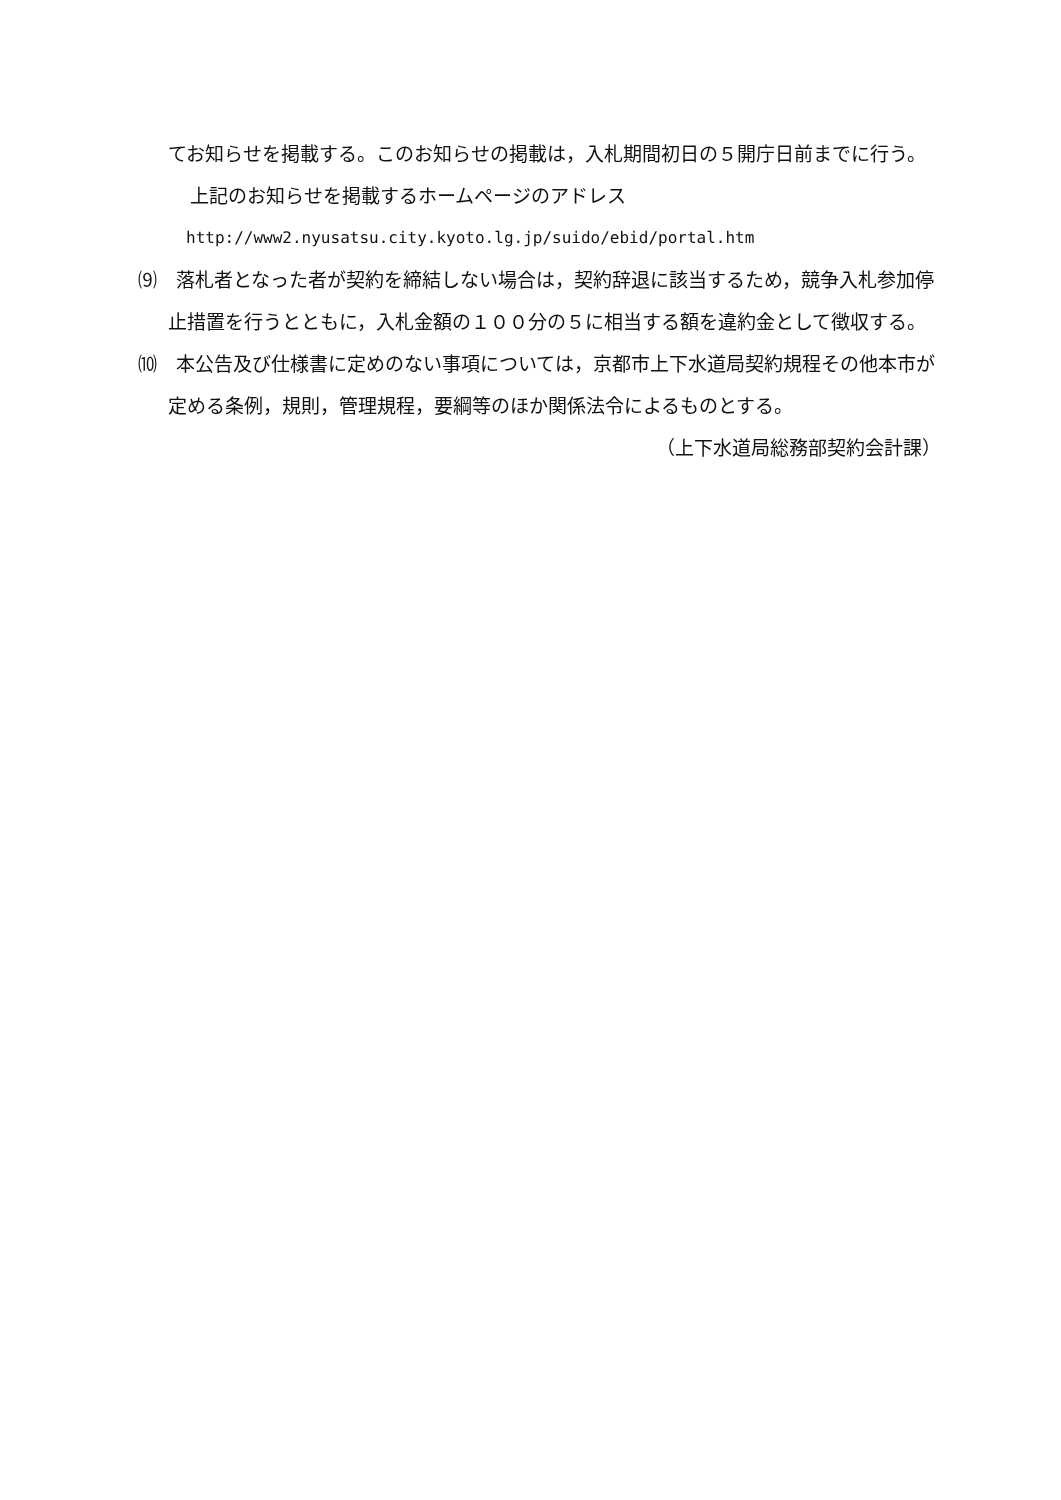てお知らせを掲載する。このお知らせの掲載は，入札期間初日の５開庁日前までに行う。
上記のお知らせを掲載するホームページのアドレス
http://www2.nyusatsu.city.kyoto.lg.jp/suido/ebid/portal.htm
⑼　落札者となった者が契約を締結しない場合は，契約辞退に該当するため，競争入札参加停止措置を行うとともに，入札金額の１００分の５に相当する額を違約金として徴収する。
⑽　本公告及び仕様書に定めのない事項については，京都市上下水道局契約規程その他本市が定める条例，規則，管理規程，要綱等のほか関係法令によるものとする。
（上下水道局総務部契約会計課）